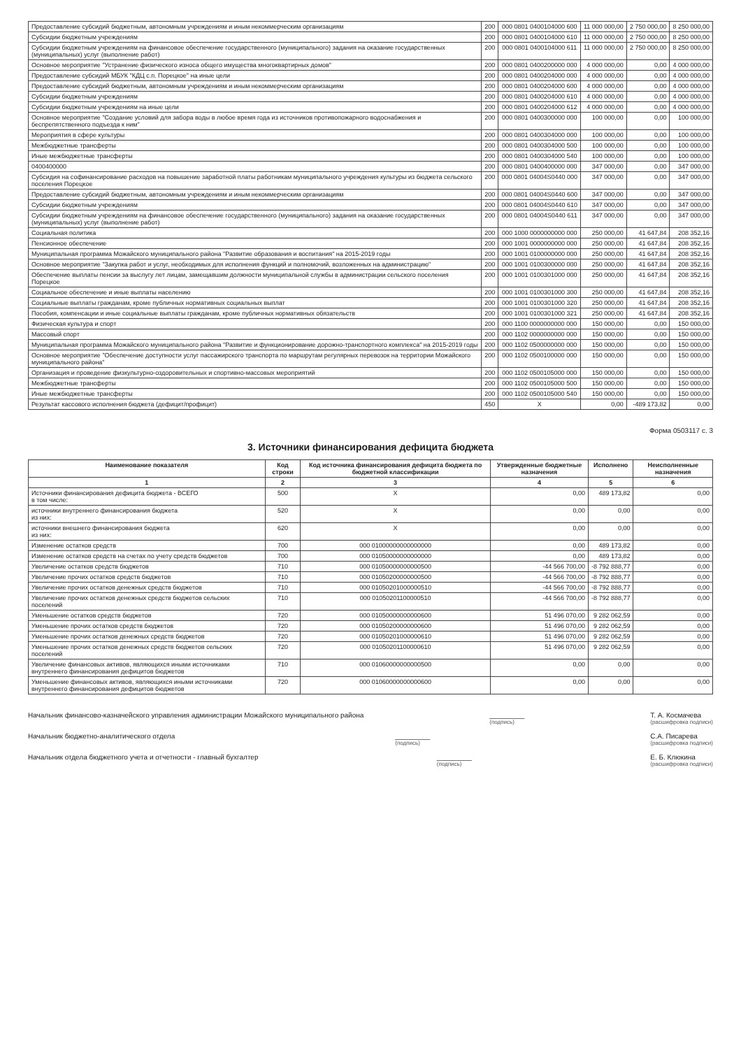| Предоставление субсидий бюджетным, автономным учреждениям и иным некоммерческим организациям | 200 | 000 0801 0400104000 600 | 11 000 000,00 | 2 750 000,00 | 8 250 000,00 |
| Субсидии бюджетным учреждениям | 200 | 000 0801 0400104000 610 | 11 000 000,00 | 2 750 000,00 | 8 250 000,00 |
| Субсидии бюджетным учреждениям на финансовое обеспечение государственного (муниципального) задания на оказание государственных (муниципальных) услуг (выполнение работ) | 200 | 000 0801 0400104000 611 | 11 000 000,00 | 2 750 000,00 | 8 250 000,00 |
| Основное мероприятие "Устранение физического износа общего имущества многоквартирных домов" | 200 | 000 0801 0400200000 000 | 4 000 000,00 | 0,00 | 4 000 000,00 |
| Предоставление субсидий МБУК "КДЦ с.п. Порецкое" на иные цели | 200 | 000 0801 0400204000 000 | 4 000 000,00 | 0,00 | 4 000 000,00 |
| Предоставление субсидий бюджетным, автономным учреждениям и иным некоммерческим организациям | 200 | 000 0801 0400204000 600 | 4 000 000,00 | 0,00 | 4 000 000,00 |
| Субсидии бюджетным учреждениям | 200 | 000 0801 0400204000 610 | 4 000 000,00 | 0,00 | 4 000 000,00 |
| Субсидии бюджетным учреждениям на иные цели | 200 | 000 0801 0400204000 612 | 4 000 000,00 | 0,00 | 4 000 000,00 |
| Основное мероприятие "Создание условий для забора воды в любое время года из источников противопожарного водоснабжения и беспрепятственного подъезда к ним" | 200 | 000 0801 0400300000 000 | 100 000,00 | 0,00 | 100 000,00 |
| Мероприятия в сфере культуры | 200 | 000 0801 0400304000 000 | 100 000,00 | 0,00 | 100 000,00 |
| Межбюджетные трансферты | 200 | 000 0801 0400304000 500 | 100 000,00 | 0,00 | 100 000,00 |
| Иные межбюджетные трансферты | 200 | 000 0801 0400304000 540 | 100 000,00 | 0,00 | 100 000,00 |
| 0400400000 | 200 | 000 0801 0400400000 000 | 347 000,00 | 0,00 | 347 000,00 |
| Субсидия на софинансирование расходов на повышение заработной платы работникам муниципального учреждения культуры из бюджета сельского поселения Порецкое | 200 | 000 0801 04004S0440 000 | 347 000,00 | 0,00 | 347 000,00 |
| Предоставление субсидий бюджетным, автономным учреждениям и иным некоммерческим организациям | 200 | 000 0801 04004S0440 600 | 347 000,00 | 0,00 | 347 000,00 |
| Субсидии бюджетным учреждениям | 200 | 000 0801 04004S0440 610 | 347 000,00 | 0,00 | 347 000,00 |
| Субсидии бюджетным учреждениям на финансовое обеспечение государственного (муниципального) задания на оказание государственных (муниципальных) услуг (выполнение работ) | 200 | 000 0801 04004S0440 611 | 347 000,00 | 0,00 | 347 000,00 |
| Социальная политика | 200 | 000 1000 0000000000 000 | 250 000,00 | 41 647,84 | 208 352,16 |
| Пенсионное обеспечение | 200 | 000 1001 0000000000 000 | 250 000,00 | 41 647,84 | 208 352,16 |
| Муниципальная программа Можайского муниципального района "Развитие образования и воспитания" на 2015-2019 годы | 200 | 000 1001 0100000000 000 | 250 000,00 | 41 647,84 | 208 352,16 |
| Основное мероприятие "Закупка работ и услуг, необходимых для исполнения функций и полномочий, возложенных на администрацию" | 200 | 000 1001 0100300000 000 | 250 000,00 | 41 647,84 | 208 352,16 |
| Обеспечение выплаты пенсии за выслугу лет лицам, замещавшим должности муниципальной службы в администрации сельского поселения Порецкое | 200 | 000 1001 0100301000 000 | 250 000,00 | 41 647,84 | 208 352,16 |
| Социальное обеспечение и иные выплаты населению | 200 | 000 1001 0100301000 300 | 250 000,00 | 41 647,84 | 208 352,16 |
| Социальные выплаты гражданам, кроме публичных нормативных социальных выплат | 200 | 000 1001 0100301000 320 | 250 000,00 | 41 647,84 | 208 352,16 |
| Пособия, компенсации и иные социальные выплаты гражданам, кроме публичных нормативных обязательств | 200 | 000 1001 0100301000 321 | 250 000,00 | 41 647,84 | 208 352,16 |
| Физическая культура и спорт | 200 | 000 1100 0000000000 000 | 150 000,00 | 0,00 | 150 000,00 |
| Массовый спорт | 200 | 000 1102 0000000000 000 | 150 000,00 | 0,00 | 150 000,00 |
| Муниципальная программа Можайского муниципального района "Развитие и функционирование дорожно-транспортного комплекса" на 2015-2019 годы | 200 | 000 1102 0500000000 000 | 150 000,00 | 0,00 | 150 000,00 |
| Основное мероприятие "Обеспечение доступности услуг пассажирского транспорта по маршрутам регулярных перевозок на территории Можайского муниципального района" | 200 | 000 1102 0500100000 000 | 150 000,00 | 0,00 | 150 000,00 |
| Организация и проведение физкультурно-оздоровительных и спортивно-массовых мероприятий | 200 | 000 1102 0500105000 000 | 150 000,00 | 0,00 | 150 000,00 |
| Межбюджетные трансферты | 200 | 000 1102 0500105000 500 | 150 000,00 | 0,00 | 150 000,00 |
| Иные межбюджетные трансферты | 200 | 000 1102 0500105000 540 | 150 000,00 | 0,00 | 150 000,00 |
| Результат кассового исполнения бюджета (дефицит/профицит) | 450 | X | 0,00 | -489 173,82 | 0,00 |
Форма 0503117 с. 3
3. Источники финансирования дефицита бюджета
| Наименование показателя | Код строки | Код источника финансирования дефицита бюджета по бюджетной классификации | Утвержденные бюджетные назначения | Исполнено | Неисполненные назначения |
| --- | --- | --- | --- | --- | --- |
| 1 | 2 | 3 | 4 | 5 | 6 |
| Источники финансирования дефицита бюджета - ВСЕГО в том числе: | 500 | X | 0,00 | 489 173,82 | 0,00 |
| источники внутреннего финансирования бюджета из них: | 520 | X | 0,00 | 0,00 | 0,00 |
| источники внешнего финансирования бюджета из них: | 620 | X | 0,00 | 0,00 | 0,00 |
| Изменение остатков средств | 700 | 000 01000000000000000 | 0,00 | 489 173,82 | 0,00 |
| Изменение остатков средств на счетах по учету средств бюджетов | 700 | 000 01050000000000000 | 0,00 | 489 173,82 | 0,00 |
| Увеличение остатков средств бюджетов | 710 | 000 01050000000000500 | -44 566 700,00 | -8 792 888,77 | 0,00 |
| Увеличение прочих остатков средств бюджетов | 710 | 000 01050200000000500 | -44 566 700,00 | -8 792 888,77 | 0,00 |
| Увеличение прочих остатков денежных средств бюджетов | 710 | 000 01050201000000510 | -44 566 700,00 | -8 792 888,77 | 0,00 |
| Увеличение прочих остатков денежных средств бюджетов сельских поселений | 710 | 000 01050201100000510 | -44 566 700,00 | -8 792 888,77 | 0,00 |
| Уменьшение остатков средств бюджетов | 720 | 000 01050000000000600 | 51 496 070,00 | 9 282 062,59 | 0,00 |
| Уменьшение прочих остатков средств бюджетов | 720 | 000 01050200000000600 | 51 496 070,00 | 9 282 062,59 | 0,00 |
| Уменьшение прочих остатков денежных средств бюджетов | 720 | 000 01050201000000610 | 51 496 070,00 | 9 282 062,59 | 0,00 |
| Уменьшение прочих остатков денежных средств бюджетов сельских поселений | 720 | 000 01050201100000610 | 51 496 070,00 | 9 282 062,59 | 0,00 |
| Увеличение финансовых активов, являющихся иными источниками внутреннего финансирования дефицитов бюджетов | 710 | 000 01060000000000500 | 0,00 | 0,00 | 0,00 |
| Уменьшение финансовых активов, являющихся иными источниками внутреннего финансирования дефицитов бюджетов | 720 | 000 01060000000000600 | 0,00 | 0,00 | 0,00 |
Начальник финансово-казначейского управления администрации Можайского муниципального района _________
(подпись) Т. А. Космачева
(расшифровка подписи)
Начальник бюджетно-аналитического отдела _________
(подпись) С.А. Писарева
(расшифровка подписи)
Начальник отдела бюджетного учета и отчетности - главный бухгалтер _________
(подпись) Е. Б. Клюкина
(расшифровка подписи)